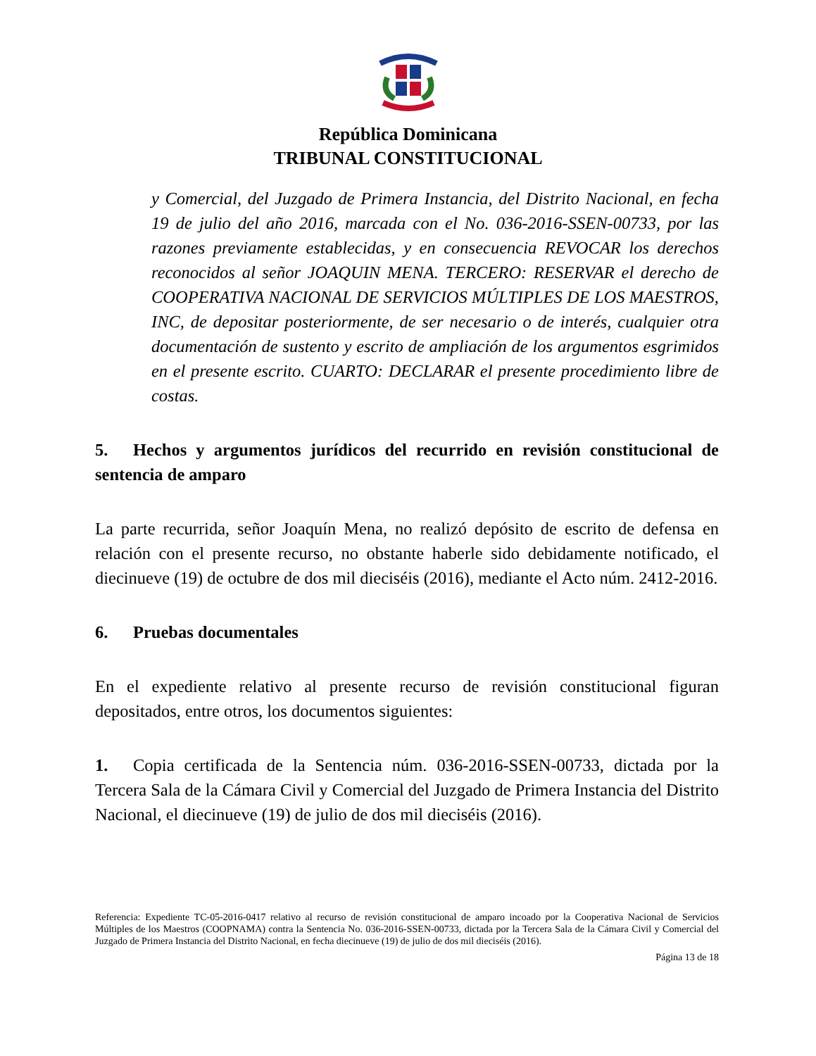República Dominicana
TRIBUNAL CONSTITUCIONAL
y Comercial, del Juzgado de Primera Instancia, del Distrito Nacional, en fecha 19 de julio del año 2016, marcada con el No. 036-2016-SSEN-00733, por las razones previamente establecidas, y en consecuencia REVOCAR los derechos reconocidos al señor JOAQUIN MENA. TERCERO: RESERVAR el derecho de COOPERATIVA NACIONAL DE SERVICIOS MÚLTIPLES DE LOS MAESTROS, INC, de depositar posteriormente, de ser necesario o de interés, cualquier otra documentación de sustento y escrito de ampliación de los argumentos esgrimidos en el presente escrito. CUARTO: DECLARAR el presente procedimiento libre de costas.
5. Hechos y argumentos jurídicos del recurrido en revisión constitucional de sentencia de amparo
La parte recurrida, señor Joaquín Mena, no realizó depósito de escrito de defensa en relación con el presente recurso, no obstante haberle sido debidamente notificado, el diecinueve (19) de octubre de dos mil dieciséis (2016), mediante el Acto núm. 2412-2016.
6. Pruebas documentales
En el expediente relativo al presente recurso de revisión constitucional figuran depositados, entre otros, los documentos siguientes:
1. Copia certificada de la Sentencia núm. 036-2016-SSEN-00733, dictada por la Tercera Sala de la Cámara Civil y Comercial del Juzgado de Primera Instancia del Distrito Nacional, el diecinueve (19) de julio de dos mil dieciséis (2016).
Referencia: Expediente TC-05-2016-0417 relativo al recurso de revisión constitucional de amparo incoado por la Cooperativa Nacional de Servicios Múltiples de los Maestros (COOPNAMA) contra la Sentencia No. 036-2016-SSEN-00733, dictada por la Tercera Sala de la Cámara Civil y Comercial del Juzgado de Primera Instancia del Distrito Nacional, en fecha diecinueve (19) de julio de dos mil dieciséis (2016).
Página 13 de 18